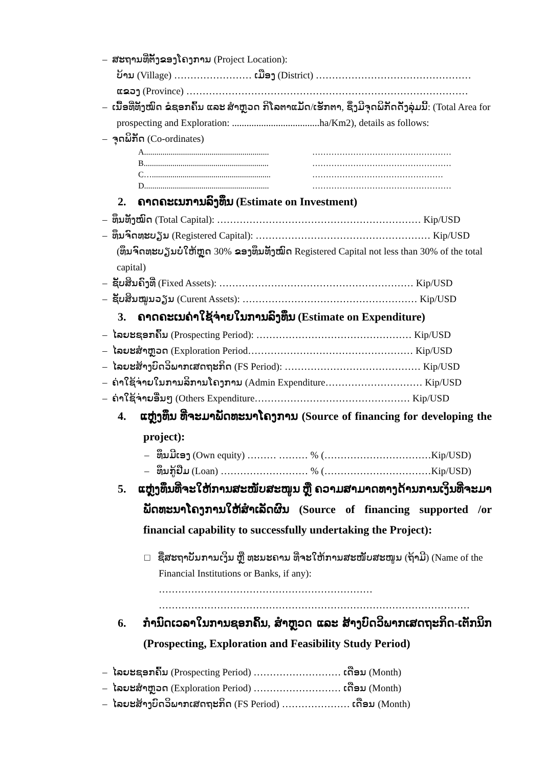– ສະຖານທີ່ຕັ້ງຂອງໂຄງການ (Project Location):
ບ້ານ (Village) …………………… ເມືອງ (District) …………………………………………
ແຂວງ (Province) ……………………………………………………………………………
– ເນື້ອທີ່ທັງໝົດ ຂໍຊອກຄົ້ນ ແລະ ສຳຫຼວດ ກິໂລຕາແມັດ/ເຮັກຕາ, ຊຶ່ງມີຈຸດພິກັດດັ່ງລຸ່ມນີ້: (Total Area for prospecting and Exploration: ....................................ha/Km2), details as follows:
– ຈຸດພິກັດ (Co-ordinates)
A............................................................. ……………………………………………
B............................................................. ……………………………………………
C….......................................................... …………………………………………
D............................................................. ……………………………………………
2. ຄາດຄະເນການລົງທຶນ (Estimate on Investment)
– ທຶນທັງໝົດ (Total Capital): ……………………………………………………… Kip/USD
– ທຶນຈົດທະບຽນ (Registered Capital): ……………………………………………… Kip/USD
(ທຶນຈົດທະບຽນບໍ່ໃຫ້ຫຼຸດ 30% ຂອງທຶນທັງໝົດ Registered Capital not less than 30% of the total capital)
– ຊັບສິນຄົງທີ່ (Fixed Assets): …………………………………………………… Kip/USD
– ຊັບສິນໝູນວຽນ (Curent Assets): ……………………………………………… Kip/USD
3. ຄາດຄະເນຄ່າໃຊ້ຈ່າຍໃນການລົງທຶນ (Estimate on Expenditure)
– ໄລຍະຊອກຄົ້ນ (Prospecting Period): ………………………………………… Kip/USD
– ໄລຍະສຳຫຼວດ (Exploration Period…………………………………………… Kip/USD
– ໄລຍະສ້າງບົດວິພາກເສດຖະກິດ (FS Period): …………………………………… Kip/USD
– ຄ່າໃຊ້ຈ່າຍໃນການລິການໂຄງການ (Admin Expenditure………………………… Kip/USD
– ຄ່າໃຊ້ຈ່າຍອື່ນໆ (Others Expenditure………………………………………… Kip/USD
4. ແຫຼ່ງທຶນ ທີ່ຈະມາພັດທະນາໂຄງການ (Source of financing for developing the project):
– ທຶນມີເອງ (Own equity) ……… ……… % (……………………………Kip/USD)
– ທຶນກູ້ຢືມ (Loan) ……………………… % (……………………………Kip/USD)
5. ແຫຼ່ງທຶນທີ່ຈະໃຫ້ການສະໜັບສະໜູນ ຫຼື ຄວາມສາມາດທາງດ້ານການເງິນທີ່ຈະມາພັດທະນາໂຄງການໃຫ້ສຳເລັດຜົນ (Source of financing supported /or financial capability to successfully undertaking the Project):
□ ຊື່ສະຖາບັນການເງິນ ຫຼື ທະນະຄານ ທີ່ຈະໃຫ້ການສະໜັບສະໜູນ (ຖ້າມີ) (Name of the Financial Institutions or Banks, if any): ………………………………………………………… ……………………………………………………………………………………
6. ກຳນົດເວລາໃນການຊອກຄົ້ນ, ສຳຫຼວດ ແລະ ສ້າງບົດວິພາກເສດຖະກິດ-ເຕັກນິກ (Prospecting, Exploration and Feasibility Study Period)
– ໄລຍະຊອກຄົ້ນ (Prospecting Period) ……………………… ເດືອນ (Month)
– ໄລຍະສຳຫຼວດ (Exploration Period) ……………………… ເດືອນ (Month)
– ໄລຍະສ້າງບົດວິພາກເສດຖະກິດ (FS Period) ………………… ເດືອນ (Month)